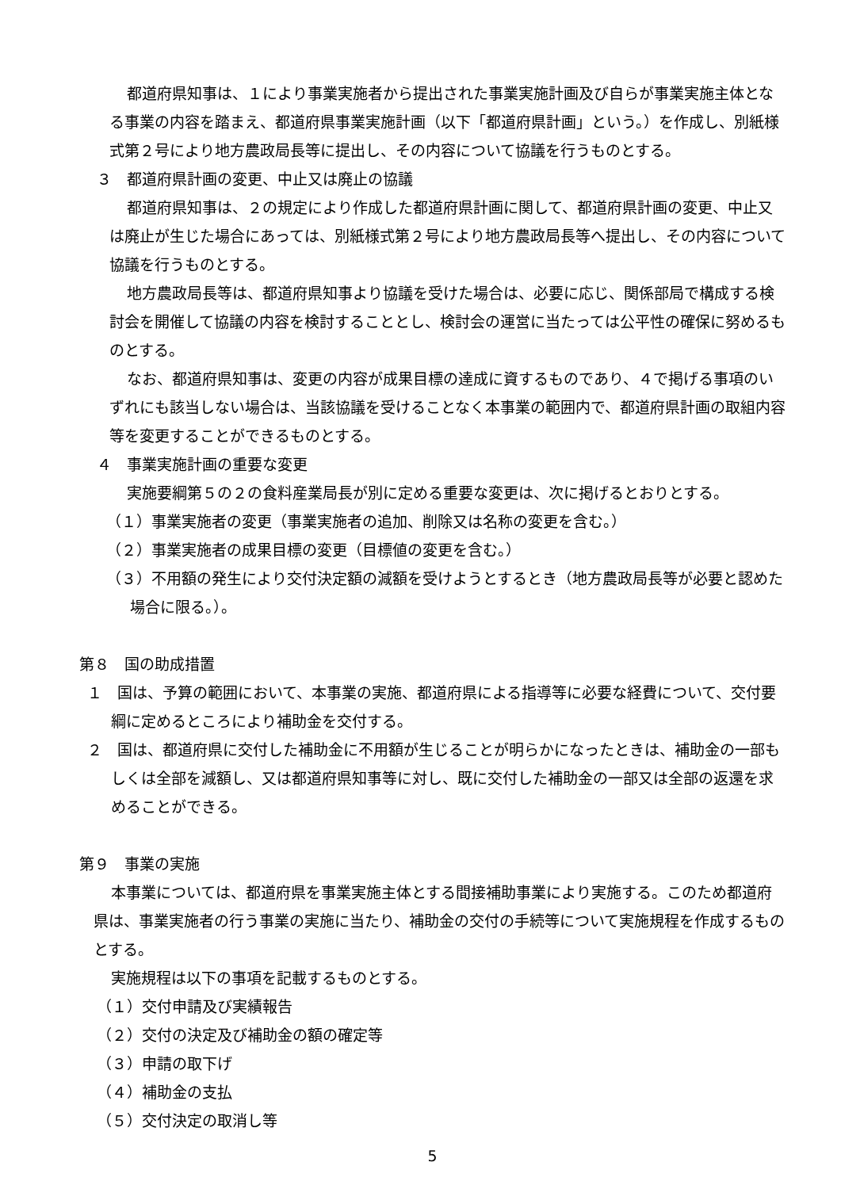都道府県知事は、１により事業実施者から提出された事業実施計画及び自らが事業実施主体となる事業の内容を踏まえ、都道府県事業実施計画（以下「都道府県計画」という。）を作成し、別紙様式第２号により地方農政局長等に提出し、その内容について協議を行うものとする。
３　都道府県計画の変更、中止又は廃止の協議
都道府県知事は、２の規定により作成した都道府県計画に関して、都道府県計画の変更、中止又は廃止が生じた場合にあっては、別紙様式第２号により地方農政局長等へ提出し、その内容について協議を行うものとする。
地方農政局長等は、都道府県知事より協議を受けた場合は、必要に応じ、関係部局で構成する検討会を開催して協議の内容を検討することとし、検討会の運営に当たっては公平性の確保に努めるものとする。
なお、都道府県知事は、変更の内容が成果目標の達成に資するものであり、４で掲げる事項のいずれにも該当しない場合は、当該協議を受けることなく本事業の範囲内で、都道府県計画の取組内容等を変更することができるものとする。
４　事業実施計画の重要な変更
実施要綱第５の２の食料産業局長が別に定める重要な変更は、次に掲げるとおりとする。
（１）事業実施者の変更（事業実施者の追加、削除又は名称の変更を含む。）
（２）事業実施者の成果目標の変更（目標値の変更を含む。）
（３）不用額の発生により交付決定額の減額を受けようとするとき（地方農政局長等が必要と認めた場合に限る。）。
第８　国の助成措置
１　国は、予算の範囲において、本事業の実施、都道府県による指導等に必要な経費について、交付要綱に定めるところにより補助金を交付する。
２　国は、都道府県に交付した補助金に不用額が生じることが明らかになったときは、補助金の一部もしくは全部を減額し、又は都道府県知事等に対し、既に交付した補助金の一部又は全部の返還を求めることができる。
第９　事業の実施
本事業については、都道府県を事業実施主体とする間接補助事業により実施する。このため都道府県は、事業実施者の行う事業の実施に当たり、補助金の交付の手続等について実施規程を作成するものとする。
実施規程は以下の事項を記載するものとする。
（１）交付申請及び実績報告
（２）交付の決定及び補助金の額の確定等
（３）申請の取下げ
（４）補助金の支払
（５）交付決定の取消し等
5